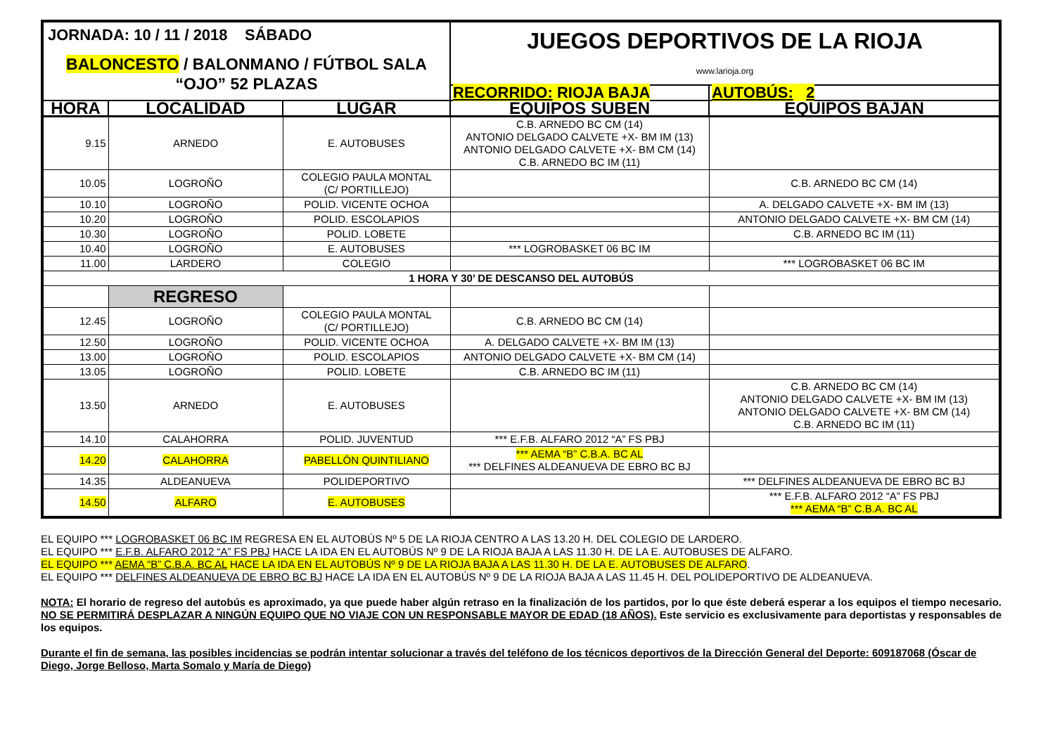| JORNADA: 10 / 11 / 2018 SÁBADO BALONCESTO / BALONMANO / FÚTBOL SALA “OJO” 52 PLAZAS | | | JUEGOS DEPORTIVOS DE LA RIOJA www.larioja.org | |
| | | | RECORRIDO: RIOJA BAJA | AUTOBÚS: 2 |
| HORA | LOCALIDAD | LUGAR | EQUIPOS SUBEN | EQUIPOS BAJAN |
| 9.15 | ARNEDO | E. AUTOBUSES | C.B. ARNEDO BC CM (14) ANTONIO DELGADO CALVETE +X- BM IM (13) ANTONIO DELGADO CALVETE +X- BM CM (14) C.B. ARNEDO BC IM (11) | |
| 10.05 | LOGROÑO | COLEGIO PAULA MONTAL (C/ PORTILLEJO) | | C.B. ARNEDO BC CM (14) |
| 10.10 | LOGROÑO | POLID. VICENTE OCHOA | | A. DELGADO CALVETE +X- BM IM (13) |
| 10.20 | LOGROÑO | POLID. ESCOLAPIOS | | ANTONIO DELGADO CALVETE +X- BM CM (14) |
| 10.30 | LOGROÑO | POLID. LOBETE | | C.B. ARNEDO BC IM (11) |
| 10.40 | LOGROÑO | E. AUTOBUSES | *** LOGROBASKET 06 BC IM | |
| 11.00 | LARDERO | COLEGIO | | *** LOGROBASKET 06 BC IM |
| 1 HORA Y 30’ DE DESCANSO DEL AUTOBÚS | | | | |
| | REGRESO | | | |
| 12.45 | LOGROÑO | COLEGIO PAULA MONTAL (C/ PORTILLEJO) | C.B. ARNEDO BC CM (14) | |
| 12.50 | LOGROÑO | POLID. VICENTE OCHOA | A. DELGADO CALVETE +X- BM IM (13) | |
| 13.00 | LOGROÑO | POLID. ESCOLAPIOS | ANTONIO DELGADO CALVETE +X- BM CM (14) | |
| 13.05 | LOGROÑO | POLID. LOBETE | C.B. ARNEDO BC IM (11) | |
| 13.50 | ARNEDO | E. AUTOBUSES | | C.B. ARNEDO BC CM (14) ANTONIO DELGADO CALVETE +X- BM IM (13) ANTONIO DELGADO CALVETE +X- BM CM (14) C.B. ARNEDO BC IM (11) |
| 14.10 | CALAHORRA | POLID. JUVENTUD | *** E.F.B. ALFARO 2012 “A” FS PBJ | |
| 14.20 | CALAHORRA | PABELLÓN QUINTILIANO | *** AEMA “B” C.B.A. BC AL *** DELFINES ALDEANUEVA DE EBRO BC BJ | |
| 14.35 | ALDEANUEVA | POLIDEPORTIVO | | *** DELFINES ALDEANUEVA DE EBRO BC BJ |
| 14.50 | ALFARO | E. AUTOBUSES | | *** E.F.B. ALFARO 2012 “A” FS PBJ *** AEMA “B” C.B.A. BC AL |
EL EQUIPO *** LOGROBASKET 06 BC IM REGRESA EN EL AUTOBÚS Nº 5 DE LA RIOJA CENTRO A LAS 13.20 H. DEL COLEGIO DE LARDERO.
EL EQUIPO *** E.F.B. ALFARO 2012 “A” FS PBJ HACE LA IDA EN EL AUTOBÚS Nº 9 DE LA RIOJA BAJA A LAS 11.30 H. DE LA E. AUTOBUSES DE ALFARO.
EL EQUIPO *** AEMA “B” C.B.A. BC AL HACE LA IDA EN EL AUTOBÚS Nº 9 DE LA RIOJA BAJA A LAS 11.30 H. DE LA E. AUTOBUSES DE ALFARO.
EL EQUIPO *** DELFINES ALDEANUEVA DE EBRO BC BJ HACE LA IDA EN EL AUTOBÚS Nº 9 DE LA RIOJA BAJA A LAS 11.45 H. DEL POLIDEPORTIVO DE ALDEANUEVA.
NOTA: El horario de regreso del autobús es aproximado, ya que puede haber algún retraso en la finalización de los partidos, por lo que éste deberá esperar a los equipos el tiempo necesario. NO SE PERMITIRÁ DESPLAZAR A NINGÚN EQUIPO QUE NO VIAJE CON UN RESPONSABLE MAYOR DE EDAD (18 AÑOS). Este servicio es exclusivamente para deportistas y responsables de los equipos.
Durante el fin de semana, las posibles incidencias se podrán intentar solucionar a través del teléfono de los técnicos deportivos de la Dirección General del Deporte: 609187068 (Óscar de Diego, Jorge Belloso, Marta Somalo y María de Diego)